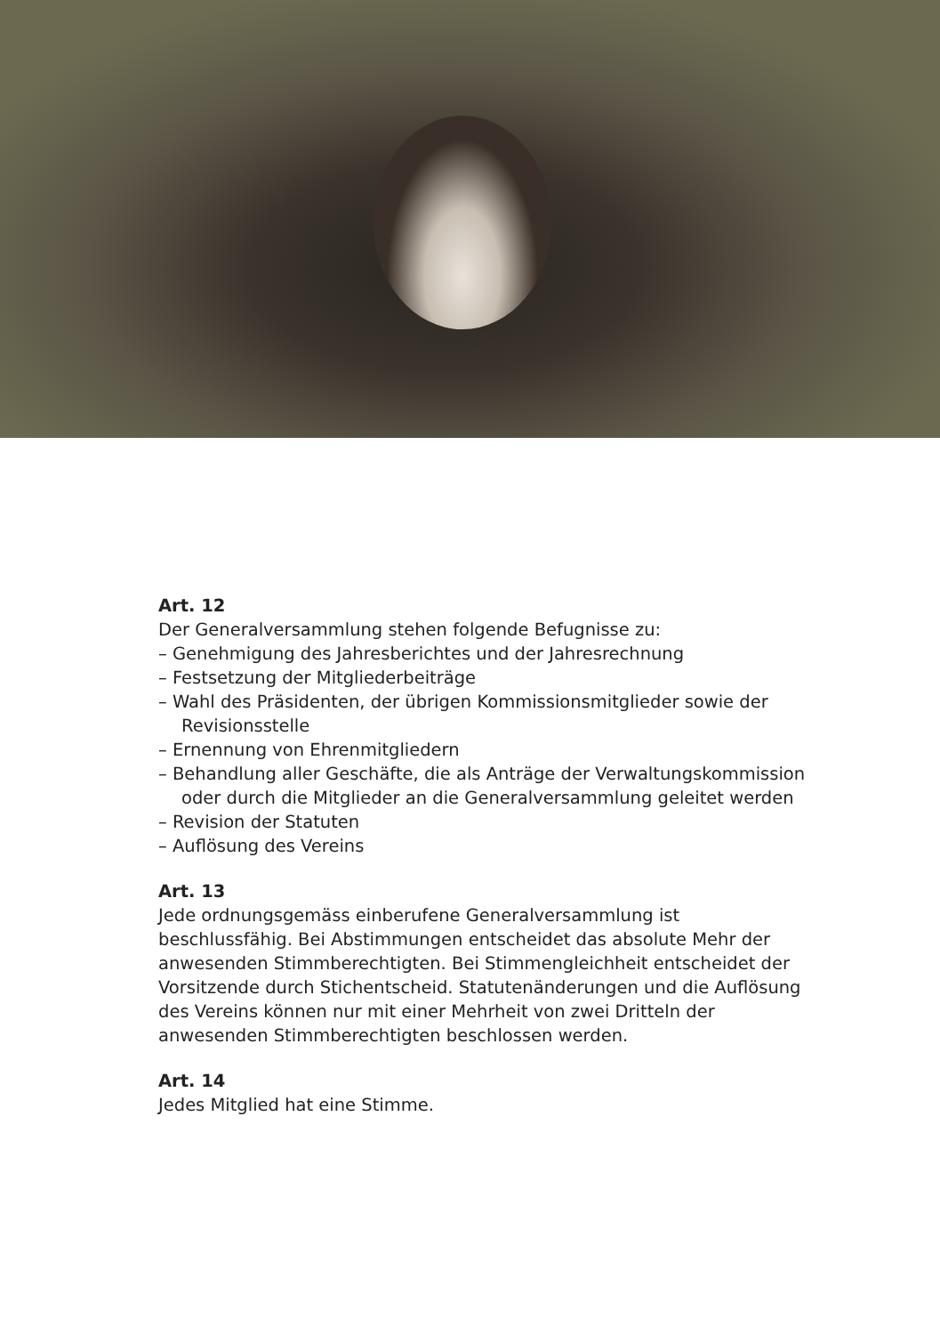Art. 12
Der Generalversammlung stehen folgende Befugnisse zu:
– Genehmigung des Jahresberichtes und der Jahresrechnung
– Festsetzung der Mitgliederbeiträge
– Wahl des Präsidenten, der übrigen Kommissionsmitglieder sowie der Revisionsstelle
– Ernennung von Ehrenmitgliedern
– Behandlung aller Geschäfte, die als Anträge der Verwaltungskommission oder durch die Mitglieder an die Generalversammlung geleitet werden
– Revision der Statuten
– Auflösung des Vereins
Art. 13
Jede ordnungsgemäss einberufene Generalversammlung ist beschlussfähig. Bei Abstimmungen entscheidet das absolute Mehr der anwesenden Stimmberechtigten. Bei Stimmengleichheit entscheidet der Vorsitzende durch Stichentscheid. Statutenänderungen und die Auflösung des Vereins können nur mit einer Mehrheit von zwei Dritteln der anwesenden Stimmberechtigten beschlossen werden.
Art. 14
Jedes Mitglied hat eine Stimme.